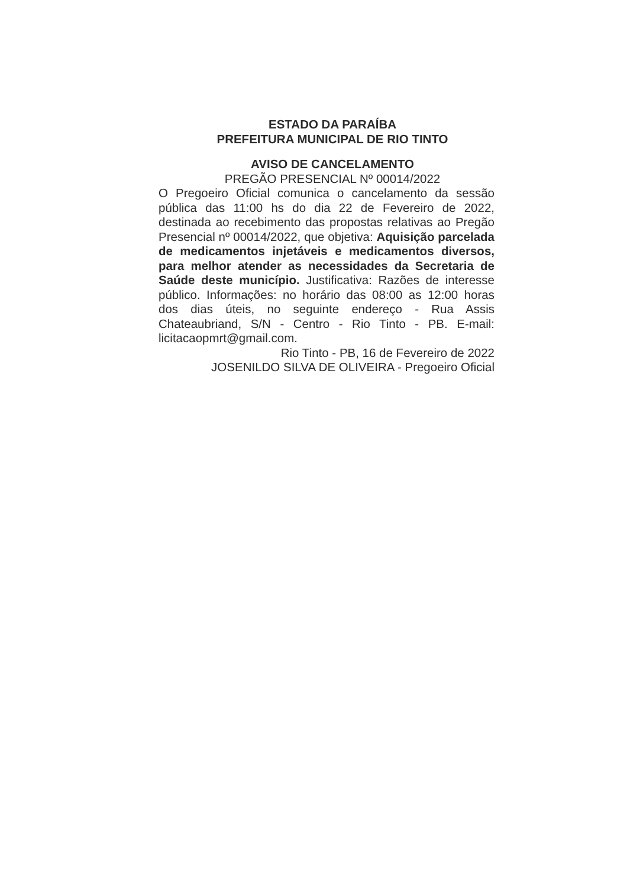ESTADO DA PARAÍBA
PREFEITURA MUNICIPAL DE RIO TINTO
AVISO DE CANCELAMENTO
PREGÃO PRESENCIAL Nº 00014/2022
O Pregoeiro Oficial comunica o cancelamento da sessão pública das 11:00 hs do dia 22 de Fevereiro de 2022, destinada ao recebimento das propostas relativas ao Pregão Presencial nº 00014/2022, que objetiva: Aquisição parcelada de medicamentos injetáveis e medicamentos diversos, para melhor atender as necessidades da Secretaria de Saúde deste município. Justificativa: Razões de interesse público. Informações: no horário das 08:00 as 12:00 horas dos dias úteis, no seguinte endereço - Rua Assis Chateaubriand, S/N - Centro - Rio Tinto - PB. E-mail: licitacaopmrt@gmail.com.
Rio Tinto - PB, 16 de Fevereiro de 2022
JOSENILDO SILVA DE OLIVEIRA - Pregoeiro Oficial